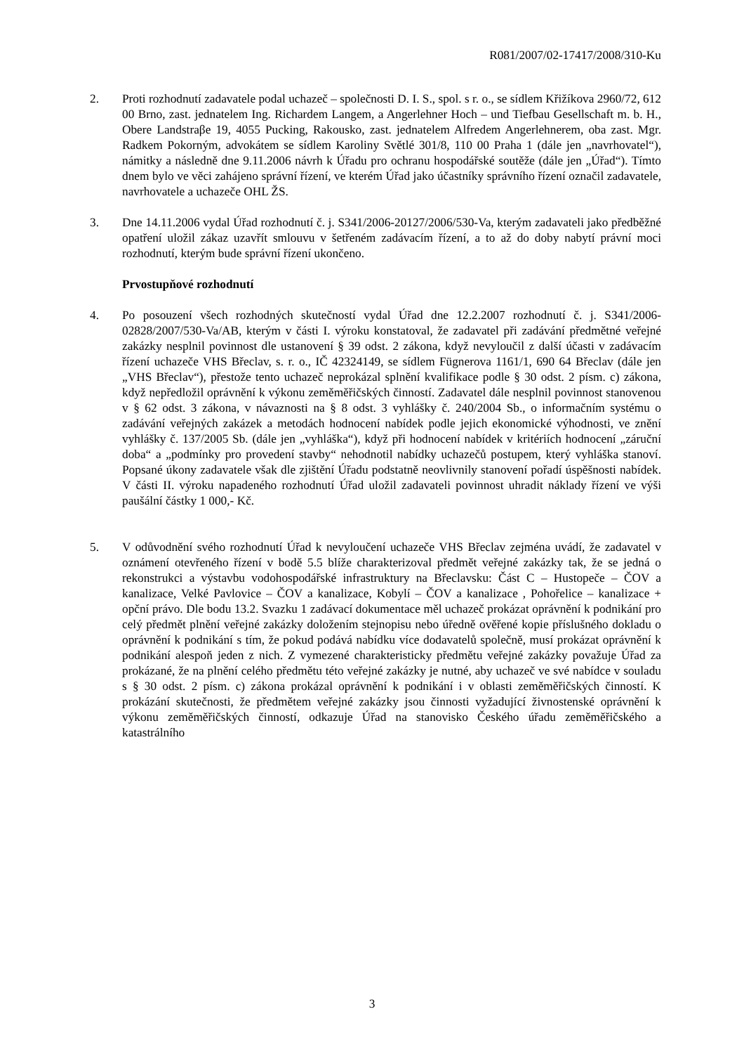R081/2007/02-17417/2008/310-Ku
2. Proti rozhodnutí zadavatele podal uchazeč – společnosti D. I. S., spol. s r. o., se sídlem Křižíkova 2960/72, 612 00 Brno, zast. jednatelem Ing. Richardem Langem, a Angerlehner Hoch – und Tiefbau Gesellschaft m. b. H., Obere Landstraβe 19, 4055 Pucking, Rakousko, zast. jednatelem Alfredem Angerlehnerem, oba zast. Mgr. Radkem Pokorným, advokátem se sídlem Karoliny Světlé 301/8, 110 00 Praha 1 (dále jen „navrhovatel“), námitky a následně dne 9.11.2006 návrh k Úřadu pro ochranu hospodářské soutěže (dále jen „Úřad“). Tímto dnem bylo ve věci zahájeno správní řízení, ve kterém Úřad jako účastníky správního řízení označil zadavatele, navrhovatele a uchazeče OHL ŽS.
3. Dne 14.11.2006 vydal Úřad rozhodnutí č. j. S341/2006-20127/2006/530-Va, kterým zadavateli jako předběžné opatření uložil zákaz uzavřít smlouvu v šetřeném zadávacím řízení, a to až do doby nabytí právní moci rozhodnutí, kterým bude správní řízení ukončeno.
Prvostupňové rozhodnutí
4. Po posouzení všech rozhodných skutečností vydal Úřad dne 12.2.2007 rozhodnutí č. j. S341/2006-02828/2007/530-Va/AB, kterým v části I. výroku konstatoval, že zadavatel při zadávání předmětné veřejné zakázky nesplnil povinnost dle ustanovení § 39 odst. 2 zákona, když nevyloučil z další účasti v zadávacím řízení uchazeče VHS Břeclav, s. r. o., IČ 42324149, se sídlem Fügnerova 1161/1, 690 64 Břeclav (dále jen „VHS Břeclav“), přestože tento uchazeč neprokázal splnění kvalifikace podle § 30 odst. 2 písm. c) zákona, když nepředložil oprávnění k výkonu zeměměřičských činností. Zadavatel dále nesplnil povinnost stanovenou v § 62 odst. 3 zákona, v návaznosti na § 8 odst. 3 vyhlášky č. 240/2004 Sb., o informačním systému o zadávání veřejných zakázek a metodách hodnocení nabídek podle jejich ekonomické výhodnosti, ve znění vyhlášky č. 137/2005 Sb. (dále jen „vyhláška“), když při hodnocení nabídek v kritériích hodnocení „záruční doba“ a „podmínky pro provedení stavby“ nehodnotil nabídky uchazečů postupem, který vyhláška stanoví. Popsané úkony zadavatele však dle zjištění Úřadu podstatně neovlivnily stanovení pořadí úspěšnosti nabídek. V části II. výroku napadeného rozhodnutí Úřad uložil zadavateli povinnost uhradit náklady řízení ve výši paušální částky 1 000,- Kč.
5. V odůvodnění svého rozhodnutí Úřad k nevyloučení uchazeče VHS Břeclav zejména uvádí, že zadavatel v oznámení otevřeného řízení v bodě 5.5 blíže charakterizoval předmět veřejné zakázky tak, že se jedná o rekonstrukci a výstavbu vodohospodářské infrastruktury na Břeclavsku: Část C – Hustopeče – ČOV a kanalizace, Velké Pavlovice – ČOV a kanalizace, Kobylí – ČOV a kanalizace , Pohořelice – kanalizace + opční právo. Dle bodu 13.2. Svazku 1 zadávací dokumentace měl uchazeč prokázat oprávnění k podnikání pro celý předmět plnění veřejné zakázky doložením stejnopisu nebo úředně ověřené kopie příslušného dokladu o oprávnění k podnikání s tím, že pokud podává nabídku více dodavatelů společně, musí prokázat oprávnění k podnikání alespoň jeden z nich. Z vymezené charakteristicky předmětu veřejné zakázky považuje Úřad za prokázané, že na plnění celého předmětu této veřejné zakázky je nutné, aby uchazeč ve své nabídce v souladu s § 30 odst. 2 písm. c) zákona prokázal oprávnění k podnikání i v oblasti zeměměřičských činností. K prokázání skutečnosti, že předmětem veřejné zakázky jsou činnosti vyžadující živnostenské oprávnění k výkonu zeměměřičských činností, odkazuje Úřad na stanovisko Českého úřadu zeměměřičského a katastrálního
3